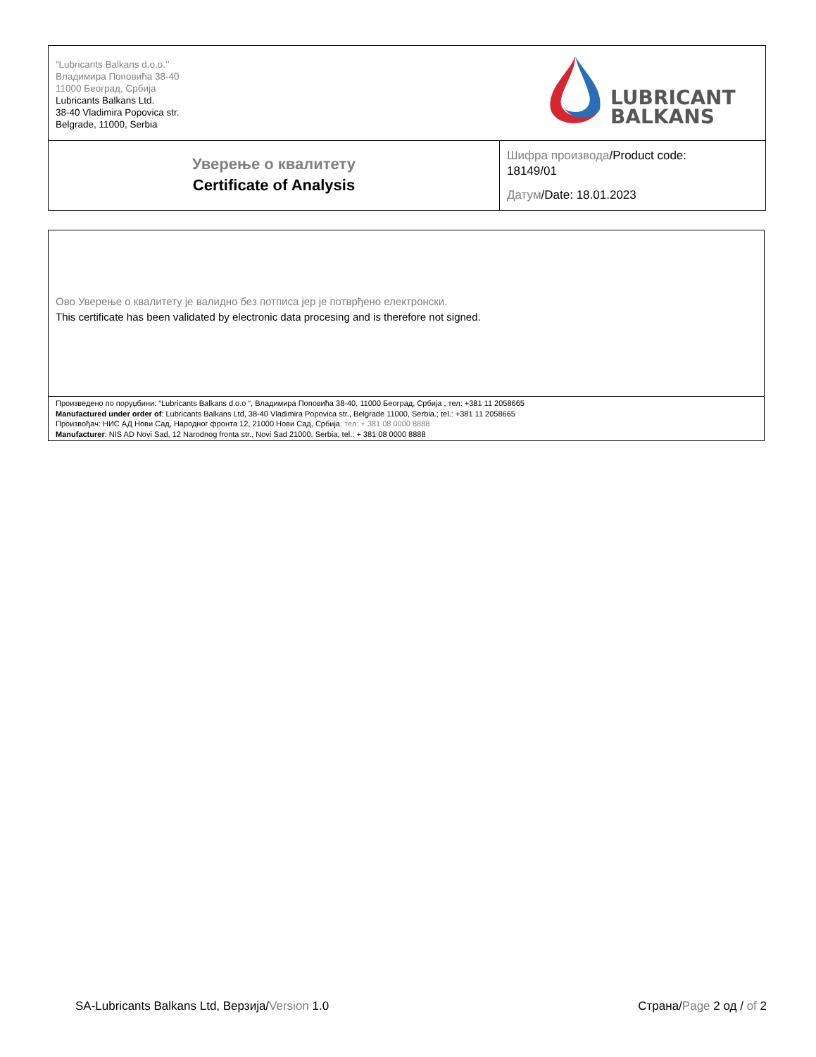| ”Lubricants Balkans d.o.o.’’ Владимира Поповића 38-40 11000 Београд, Србија Lubricants Balkans Ltd. 38-40 Vladimira Popovica str. Belgrade, 11000, Serbia | LUBRICANTS BALKANS |
| Уверење о квалитету Certificate of Analysis | Шифра производа /Product code: 18149/01 Датум /Date: 18.01.2023 |
Ово Уверење о квалитету је валидно без потписа јер је потврђено електронски.
This certificate has been validated by electronic data procesing and is therefore not signed.
Произведено по поруџбини: “Lubricants Balkans d.o.o “, Владимира Поповића 38-40, 11000 Београд, Србија ; тел: +381 11 2058665
Manufactured under order of: Lubricants Balkans Ltd, 38-40 Vladimira Popovica str., Belgrade 11000, Serbia.; tel.: +381 11 2058665
Произвођач: НИС АД Нови Сад, Народног фронта 12, 21000 Нови Сад, Србија; тел: + 381 08 0000 8888
Manufacturer: NIS AD Novi Sad, 12 Narodnog fronta str., Novi Sad 21000, Serbia; tel.: + 381 08 0000 8888
SA-Lubricants Balkans Ltd, Верзија/Version 1.0 Страна/Page 2 од / of 2